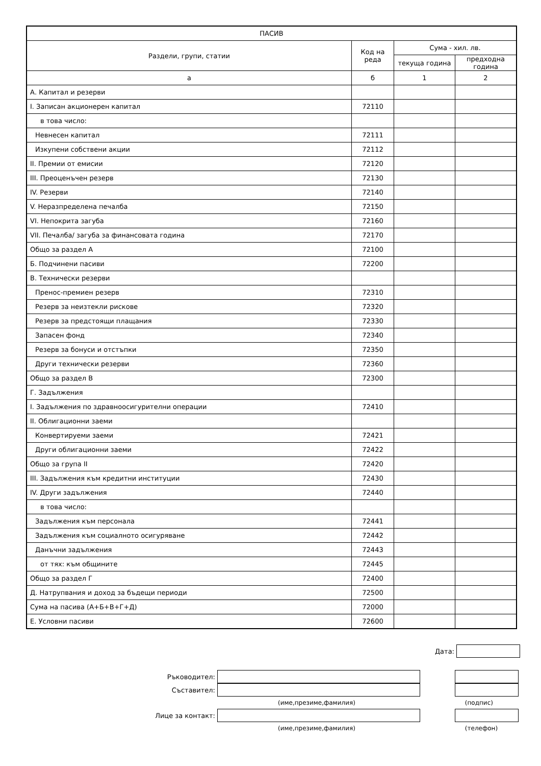| ПАСИВ | | | |
| --- | --- | --- | --- |
| Раздели, групи, статии | Код на реда | Сума - хил. лв. | |
| | | текуща година | предходна година |
| а | б | 1 | 2 |
| А. Капитал и резерви | | | |
| I. Записан акционерен капитал | 72110 | | |
| в това число: | | | |
| Невнесен капитал | 72111 | | |
| Изкупени собствени акции | 72112 | | |
| II. Премии от емисии | 72120 | | |
| III. Преоценъчен резерв | 72130 | | |
| IV. Резерви | 72140 | | |
| V. Неразпределена печалба | 72150 | | |
| VI. Непокрита загуба | 72160 | | |
| VII. Печалба/ загуба за финансовата година | 72170 | | |
| Общо за раздел А | 72100 | | |
| Б. Подчинени пасиви | 72200 | | |
| В. Технически резерви | | | |
| Пренос-премиен резерв | 72310 | | |
| Резерв за неизтекли рискове | 72320 | | |
| Резерв за предстоящи плащания | 72330 | | |
| Запасен фонд | 72340 | | |
| Резерв за бонуси и отстъпки | 72350 | | |
| Други технически резерви | 72360 | | |
| Общо за раздел В | 72300 | | |
| Г. Задължения | | | |
| I. Задължения по здравноосигурителни операции | 72410 | | |
| II. Облигационни заеми | | | |
| Конвертируеми заеми | 72421 | | |
| Други облигационни заеми | 72422 | | |
| Общо за група II | 72420 | | |
| III. Задължения към кредитни институции | 72430 | | |
| IV. Други задължения | 72440 | | |
| в това число: | | | |
| Задължения към персонала | 72441 | | |
| Задължения към социалното осигуряване | 72442 | | |
| Данъчни задължения | 72443 | | |
| от тях: към общините | 72445 | | |
| Общо за раздел Г | 72400 | | |
| Д. Натрупвания и доход за бъдещи периоди | 72500 | | |
| Сума на пасива (А+Б+В+Г+Д) | 72000 | | |
| Е. Условни пасиви | 72600 | | |
Дата:
Ръководител:
Съставител:
(име,презиме,фамилия) (подпис)
Лице за контакт:
(име,презиме,фамилия) (телефон)